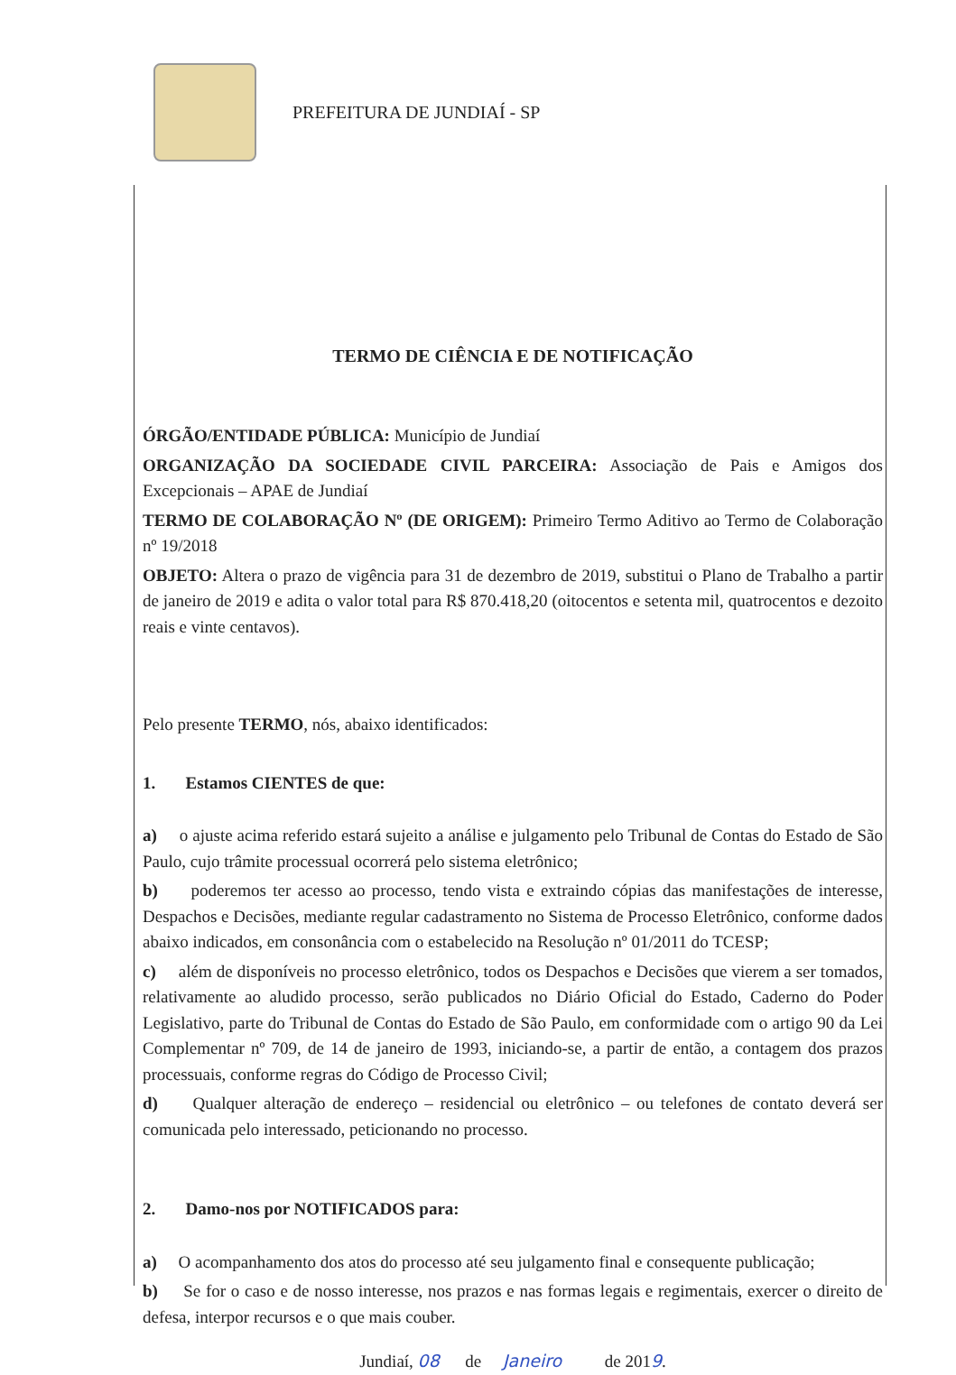PREFEITURA DE JUNDIAÍ - SP
TERMO DE CIÊNCIA E DE NOTIFICAÇÃO
ÓRGÃO/ENTIDADE PÚBLICA: Município de Jundiaí
ORGANIZAÇÃO DA SOCIEDADE CIVIL PARCEIRA: Associação de Pais e Amigos dos Excepcionais – APAE de Jundiaí
TERMO DE COLABORAÇÃO Nº (DE ORIGEM): Primeiro Termo Aditivo ao Termo de Colaboração nº 19/2018
OBJETO: Altera o prazo de vigência para 31 de dezembro de 2019, substitui o Plano de Trabalho a partir de janeiro de 2019 e adita o valor total para R$ 870.418,20 (oitocentos e setenta mil, quatrocentos e dezoito reais e vinte centavos).
Pelo presente TERMO, nós, abaixo identificados:
1. Estamos CIENTES de que:
a) o ajuste acima referido estará sujeito a análise e julgamento pelo Tribunal de Contas do Estado de São Paulo, cujo trâmite processual ocorrerá pelo sistema eletrônico;
b) poderemos ter acesso ao processo, tendo vista e extraindo cópias das manifestações de interesse, Despachos e Decisões, mediante regular cadastramento no Sistema de Processo Eletrônico, conforme dados abaixo indicados, em consonância com o estabelecido na Resolução nº 01/2011 do TCESP;
c) além de disponíveis no processo eletrônico, todos os Despachos e Decisões que vierem a ser tomados, relativamente ao aludido processo, serão publicados no Diário Oficial do Estado, Caderno do Poder Legislativo, parte do Tribunal de Contas do Estado de São Paulo, em conformidade com o artigo 90 da Lei Complementar nº 709, de 14 de janeiro de 1993, iniciando-se, a partir de então, a contagem dos prazos processuais, conforme regras do Código de Processo Civil;
d) Qualquer alteração de endereço – residencial ou eletrônico – ou telefones de contato deverá ser comunicada pelo interessado, peticionando no processo.
2. Damo-nos por NOTIFICADOS para:
a) O acompanhamento dos atos do processo até seu julgamento final e consequente publicação;
b) Se for o caso e de nosso interesse, nos prazos e nas formas legais e regimentais, exercer o direito de defesa, interpor recursos e o que mais couber.
Jundiaí, 08 de Janeiro de 2019.